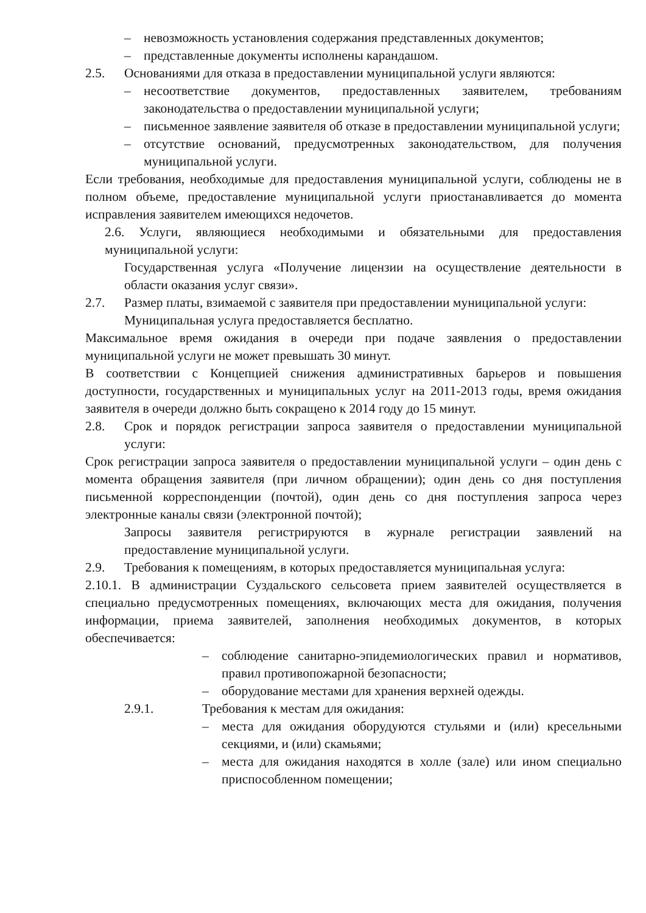– невозможность установления содержания представленных документов;
– представленные документы исполнены карандашом.
2.5. Основаниями для отказа в предоставлении муниципальной услуги являются:
– несоответствие документов, предоставленных заявителем, требованиям законодательства о предоставлении муниципальной услуги;
– письменное заявление заявителя об отказе в предоставлении муниципальной услуги;
– отсутствие оснований, предусмотренных законодательством, для получения муниципальной услуги.
Если требования, необходимые для предоставления муниципальной услуги, соблюдены не в полном объеме, предоставление муниципальной услуги приостанавливается до момента исправления заявителем имеющихся недочетов.
2.6. Услуги, являющиеся необходимыми и обязательными для предоставления муниципальной услуги:
Государственная услуга «Получение лицензии на осуществление деятельности в области оказания услуг связи».
2.7. Размер платы, взимаемой с заявителя при предоставлении муниципальной услуги:
Муниципальная услуга предоставляется бесплатно.
Максимальное время ожидания в очереди при подаче заявления о предоставлении муниципальной услуги не может превышать 30 минут.
В соответствии с Концепцией снижения административных барьеров и повышения доступности, государственных и муниципальных услуг на 2011-2013 годы, время ожидания заявителя в очереди должно быть сокращено к 2014 году до 15 минут.
2.8. Срок и порядок регистрации запроса заявителя о предоставлении муниципальной услуги:
Срок регистрации запроса заявителя о предоставлении муниципальной услуги – один день с момента обращения заявителя (при личном обращении); один день со дня поступления письменной корреспонденции (почтой), один день со дня поступления запроса через электронные каналы связи (электронной почтой);
Запросы заявителя регистрируются в журнале регистрации заявлений на предоставление муниципальной услуги.
2.9. Требования к помещениям, в которых предоставляется муниципальная услуга:
2.10.1. В администрации Суздальского сельсовета прием заявителей осуществляется в специально предусмотренных помещениях, включающих места для ожидания, получения информации, приема заявителей, заполнения необходимых документов, в которых обеспечивается:
– соблюдение санитарно-эпидемиологических правил и нормативов, правил противопожарной безопасности;
– оборудование местами для хранения верхней одежды.
2.9.1. Требования к местам для ожидания:
– места для ожидания оборудуются стульями и (или) кресельными секциями, и (или) скамьями;
– места для ожидания находятся в холле (зале) или ином специально приспособленном помещении;